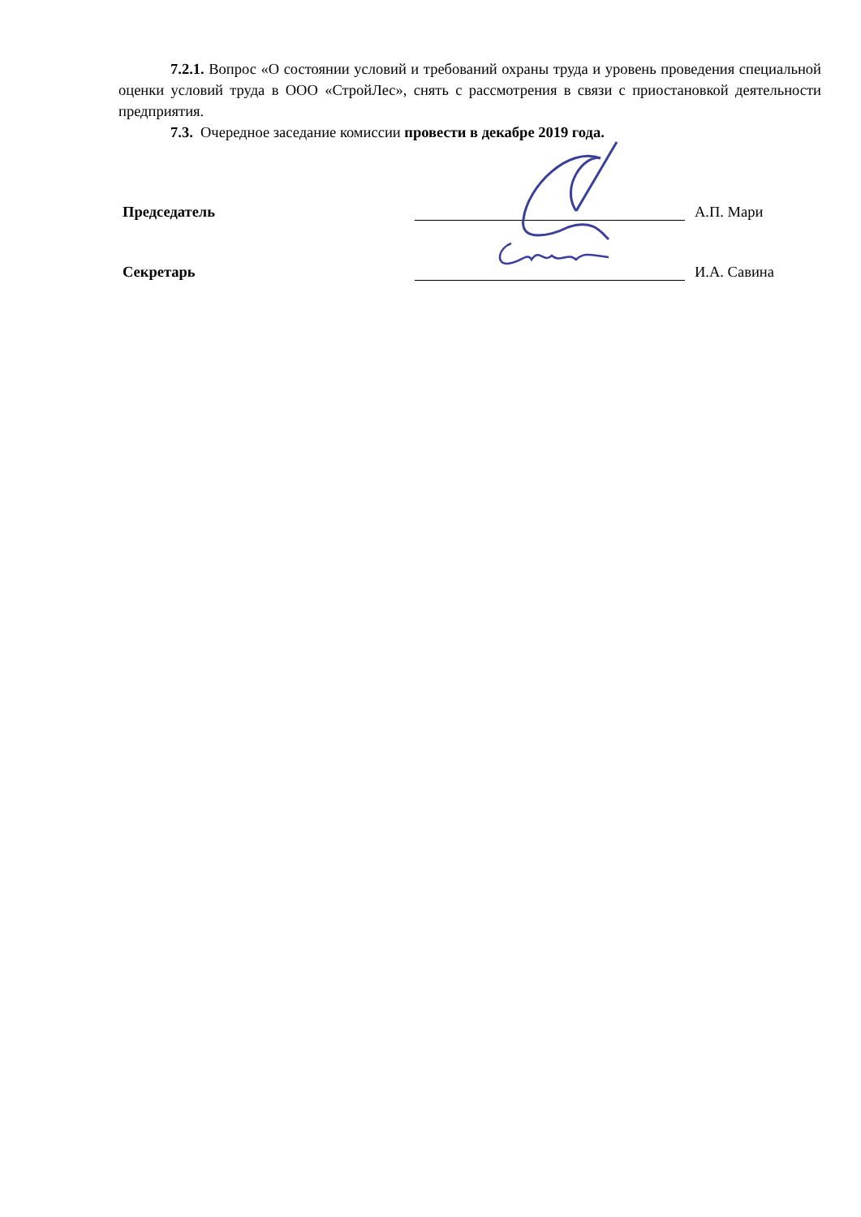7.2.1. Вопрос «О состоянии условий и требований охраны труда и уровень проведения специальной оценки условий труда в ООО «СтройЛес», снять с рассмотрения в связи с приостановкой деятельности предприятия.
7.3. Очередное заседание комиссии провести в декабре 2019 года.
Председатель А.П. Мари
Секретарь И.А. Савина